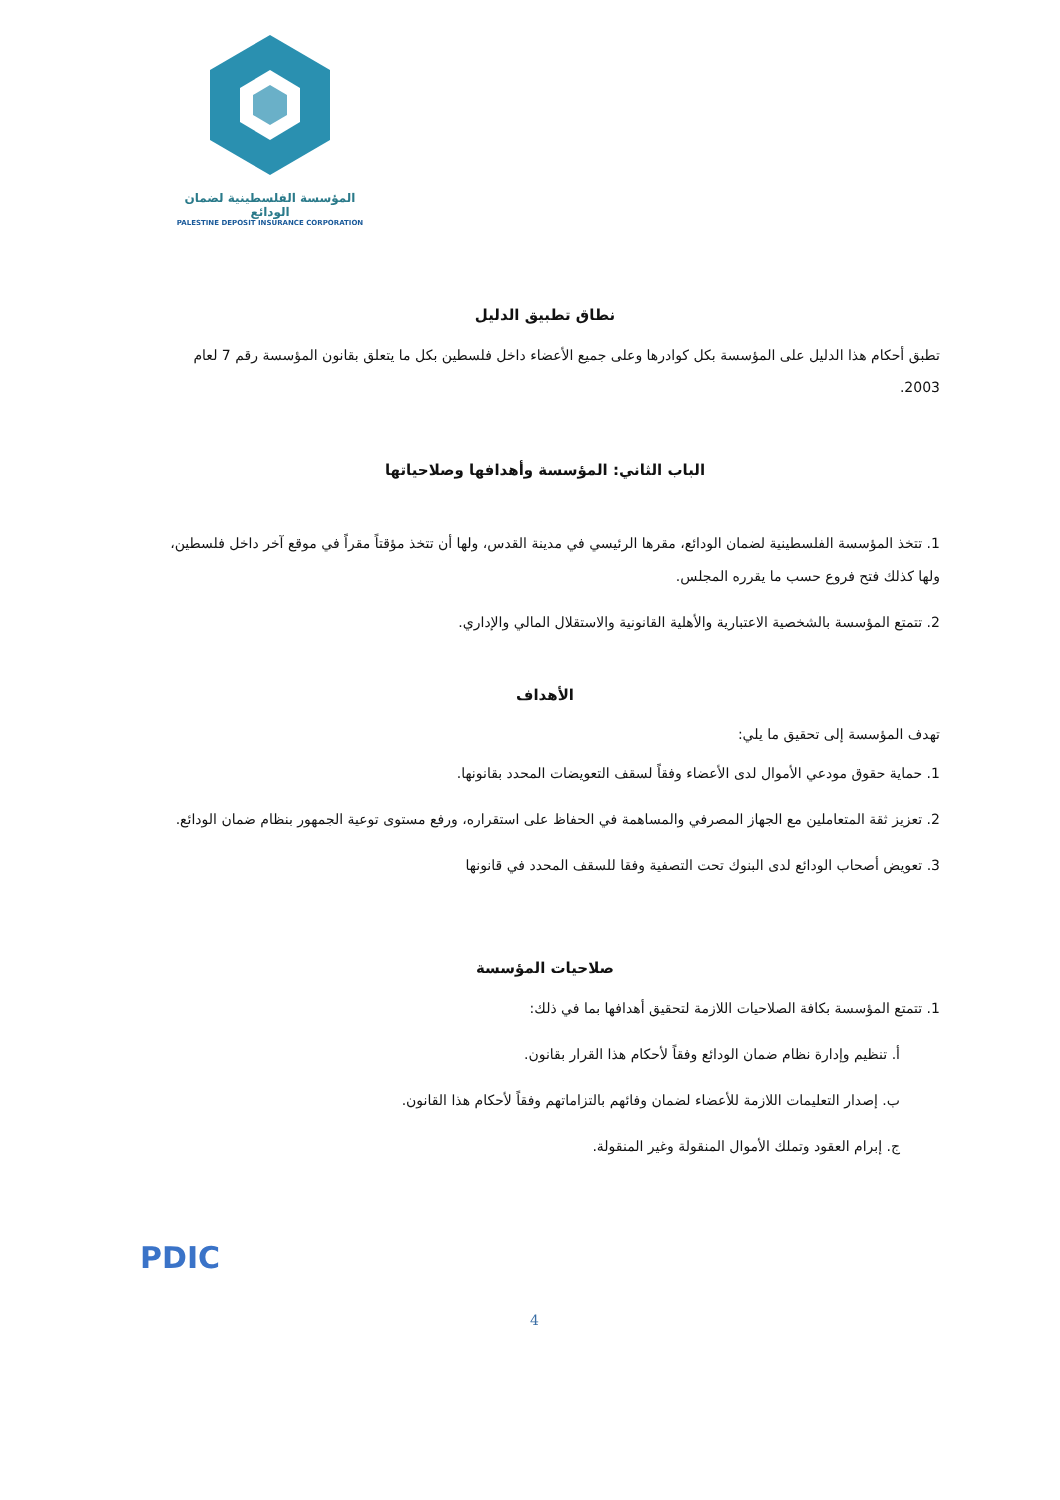المؤسسة الفلسطينية لضمان الودائع
PALESTINE DEPOSIT INSURANCE CORPORATION
نطاق تطبيق الدليل
تطبق أحكام هذا الدليل على المؤسسة بكل كوادرها وعلى جميع الأعضاء داخل فلسطين بكل ما يتعلق بقانون المؤسسة رقم 7 لعام 2003.
الباب الثاني: المؤسسة وأهدافها وصلاحياتها
1. تتخذ المؤسسة الفلسطينية لضمان الودائع، مقرها الرئيسي في مدينة القدس، ولها أن تتخذ مؤقتاً مقراً في موقع آخر داخل فلسطين، ولها كذلك فتح فروع حسب ما يقرره المجلس.
2. تتمتع المؤسسة بالشخصية الاعتبارية والأهلية القانونية والاستقلال المالي والإداري.
الأهداف
تهدف المؤسسة إلى تحقيق ما يلي:
1. حماية حقوق مودعي الأموال لدى الأعضاء وفقاً لسقف التعويضات المحدد بقانونها.
2. تعزيز ثقة المتعاملين مع الجهاز المصرفي والمساهمة في الحفاظ على استقراره، ورفع مستوى توعية الجمهور بنظام ضمان الودائع.
3. تعويض أصحاب الودائع لدى البنوك تحت التصفية وفقا للسقف المحدد في قانونها
صلاحيات المؤسسة
1. تتمتع المؤسسة بكافة الصلاحيات اللازمة لتحقيق أهدافها بما في ذلك:
أ. تنظيم وإدارة نظام ضمان الودائع وفقاً لأحكام هذا القرار بقانون.
ب. إصدار التعليمات اللازمة للأعضاء لضمان وفائهم بالتزاماتهم وفقاً لأحكام هذا القانون.
ج. إبرام العقود وتملك الأموال المنقولة وغير المنقولة.
PDIC
4